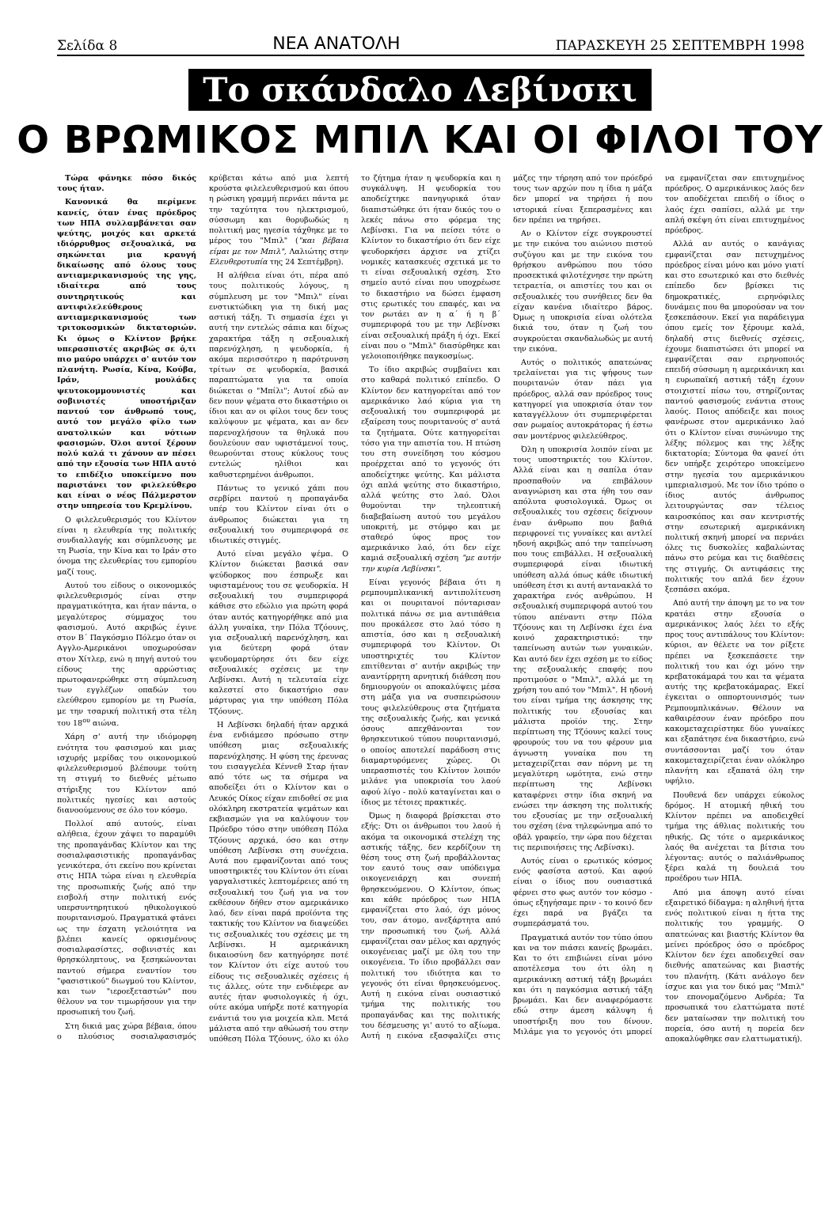Σελίδα 8 ΝΕΑ ΑΝΑΤΟΛΗ ΠΑΡΑΣΚΕΥΗ 25 ΣΕΠΤΕΜΒΡΗ 1998
Το σκάνδαλο Λεβίνσκι
Ο ΒΡΩΜΙΚΟΣ ΜΠΙΛ ΚΑΙ ΟΙ ΦΙΛΟΙ ΤΟΥ
Τώρα φάνηκε πόσο δικός τους ήταν.
Κανονικά θα περίμενε κανείς, όταν ένας πρόεδρος των ΗΠΑ συλλαμβάνεται σαν ψεύτης, μοιχός και αρκετά ιδιόρρυθμος σεξουαλικά, να σηκώνεται μια κραυγή δικαίωσης από όλους τους αντιαμερικανισμούς της γης, ιδιαίτερα από τους συντηρητικούς και αντιφιλελεύθερους αντιαμερικανισμούς των τριτοκοσμικών δικτατοριών. Κι όμως ο Κλίντον βρήκε υπερασπιστές ακριβώς σε ό,τι πιο μαύρο υπάρχει σ' αυτόν τον πλανήτη. Ρωσία, Κίνα, Κούβα, Ιράν, μουλάδες ψευτοκομμουνιστές και σοβινιστές υποστήριξαν παντού τον άνθρωπό τους, αυτό τον μεγάλο φίλο των ανατολικών και νότιων φασισμών. Όλοι αυτοί ξέρουν πολύ καλά τι χάνουν αν πέσει από την εξουσία των ΗΠΑ αυτό το επιδέξιο υποκείμενο που παριστάνει τον φιλελεύθερο και είναι ο νέος Πάλμερστον στην υπηρεσία του Κρεμλίνου.
Ο φιλελευθερισμός του Κλίντον είναι η ελευθερία της πολιτικής συνδιαλλαγής και σύμπλευσης με τη Ρωσία, την Κίνα και το Ιράν στο όνομα της ελευθερίας του εμπορίου μαζί τους.
Αυτού του είδους ο οικονομικός φιλελευθερισμός είναι στην πραγματικότητα, και ήταν πάντα, ο μεγαλύτερος σύμμαχος του φασισμού. Αυτό ακριβώς έγινε στον Β΄ Παγκόσμιο Πόλεμο όταν οι Αγγλο-Αμερικάνοι υποχωρούσαν στον Χίτλερ, ενώ η πηγή αυτού του είδους της αρρώστιας πρωτοφανερώθηκε στη σύμπλευση των εγγλέζων οπαδών του ελεύθερου εμπορίου με τη Ρωσία, με την τσαρική πολιτική στα τέλη του 18<sup>ου</sup> αιώνα.
Χάρη σ' αυτή την ιδιόμορφη ενότητα του φασισμού και μιας ισχυρής μερίδας του οικονομικού φιλελευθερισμού βλέπουμε τούτη τη στιγμή το διεθνές μέτωπο στήριξης του Κλίντον από πολιτικές ηγεσίες και αστούς διανοούμενους σε όλο τον κόσμο.
Πολλοί από αυτούς, είναι αλήθεια, έχουν χάψει το παραμύθι της προπαγάνδας Κλίντον και της σοσιαλφασιστικής προπαγάνδας γενικότερα, ότι εκείνο που κρίνεται στις ΗΠΑ τώρα είναι η ελευθερία της προσωπικής ζωής από την εισβολή στην πολιτική ενός υπερσυντηρητικού ηθικολογικού πουριτανισμού. Πραγματικά φτάνει ως την έσχατη γελοιότητα να βλέπει κανείς ορκισμένους σοσιαλφασίστες, σοβινιστές και θρησκόληπτους, να ξεσηκώνονται παντού σήμερα εναντίον του "φασιστικού" διωγμού του Κλίντον, και των "ιεροεξεταστών" που θέλουν να τον τιμωρήσουν για την προσωπική του ζωή.
Στη δικιά μας χώρα βέβαια, όπου ο πλούσιος σοσιαλφασισμός κρύβεται κάτω από μια λεπτή κρούστα φιλελευθερισμού και όπου η ρώσικη γραμμή περνάει πάντα με την ταχύτητα του ηλεκτρισμού, σύσσωμη και θορυβωδώς η πολιτική μας ηγεσία τάχθηκε με το μέρος του "Μπιλ" ("και βέβαια είμαι με τον Μπιλ", Λαλιώτης στην Ελευθεροτυπία της 24 Σεπτέμβρη).
Η αλήθεια είναι ότι, πέρα από τους πολιτικούς λόγους, η σύμπλευση με τον "Μπιλ" είναι ενστικτώδικη για τη δική μας αστική τάξη. Τι σημασία έχει γι αυτή την εντελώς σάπια και δίχως χαρακτήρα τάξη η σεξουαλική παρενόχληση, η ψευδορκία, ή ακόμα περισσότερο η παρότρυνση τρίτων σε ψευδορκία, βασικά παραπτώματα για τα οποία διώκεται ο "Μπίλι"; Αυτοί εδώ αν δεν πουν ψέματα στο δικαστήριο οι ίδιοι και αν οι φίλοι τους δεν τους καλύψουν με ψέματα, και αν δεν παρενοχλήσουν τα θηλυκά που δουλεύουν σαν υφιστάμενοί τους, θεωρούνται στους κύκλους τους εντελώς ηλίθιοι και καθυστερημένοι άνθρωποι.
Πάντως το γενικό χάπι που σερβίρει παντού η προπαγάνδα υπέρ του Κλίντον είναι ότι ο άνθρωπος διώκεται για τη σεξουαλική του συμπεριφορά σε ιδιωτικές στιγμές.
Αυτό είναι μεγάλο ψέμα. Ο Κλίντον διώκεται βασικά σαν ψεύδορκος που έσπρωξε και υφισταμένους του σε ψευδορκία. Η σεξουαλική του συμπεριφορά κάθισε στο εδώλιο για πρώτη φορά όταν αυτός κατηγορήθηκε από μια άλλη γυναίκα, την Πόλα Τζόουνς, για σεξουαλική παρενόχληση, και για δεύτερη φορά όταν ψευδομαρτύρησε ότι δεν είχε σεξουαλικές σχέσεις με την Λεβίνσκι. Αυτή η τελευταία είχε καλεστεί στο δικαστήριο σαν μάρτυρας για την υπόθεση Πόλα Τζόουνς.
Η Λεβίνσκι δηλαδή ήταν αρχικά ένα ενδιάμεσο πρόσωπο στην υπόθεση μιας σεξουαλικής παρενόχλησης. Η φύση της έρευνας του εισαγγελέα Κέννεθ Σταρ ήταν από τότε ως τα σήμερα να αποδείξει ότι ο Κλίντον και ο Λευκός Οίκος είχαν επιδοθεί σε μια ολόκληρη εκστρατεία ψεμάτων και εκβιασμών για να καλύψουν τον Πρόεδρο τόσο στην υπόθεση Πόλα Τζόουνς αρχικά, όσο και στην υπόθεση Λεβίνσκι στη συνέχεια. Αυτά που εμφανίζονται από τους υποστηρικτές του Κλίντον ότι είναι γαργαλιστικές λεπτομέρειες από τη σεξουαλική του ζωή για να τον εκθέσουν δήθεν στον αμερικάνικο λαό, δεν είναι παρά προϊόντα της τακτικής του Κλίντον να διαψεύδει τις σεξουαλικές του σχέσεις με τη Λεβίνσκι. Η αμερικάνικη δικαιοσύνη δεν κατηγόρησε ποτέ τον Κλίντον ότι είχε αυτού του είδους τις σεξουαλικές σχέσεις ή τις άλλες, ούτε την ενδιέφερε αν αυτές ήταν φυσιολογικές ή όχι, ούτε ακόμα υπήρξε ποτέ κατηγορία ενάντιά του για μοιχεία κλπ. Μετά μάλιστα από την αθώωσή του στην υπόθεση Πόλα Τζόουνς, όλο κι όλο το ζήτημα ήταν η ψευδορκία και η συγκάλυψη. Η ψευδορκία του αποδείχτηκε πανηγυρικά όταν διαπιστώθηκε ότι ήταν δικός του ο λεκές πάνω στο φόρεμα της Λεβίνσκι. Για να πείσει τότε ο Κλίντον το δικαστήριο ότι δεν είχε ψευδορκήσει άρχισε να χτίζει νομικές κατασκευές σχετικά με το τι είναι σεξουαλική σχέση. Στο σημείο αυτό είναι που υποχρέωσε το δικαστήριο να δώσει έμφαση στις ερωτικές του επαφές, και να τον ρωτάει αν η α΄ ή η β΄ συμπεριφορά του με την Λεβίνσκι είναι σεξουαλική πράξη ή όχι. Εκεί είναι που ο "Μπιλ" διασύρθηκε και γελοιοποιήθηκε παγκοσμίως.
Το ίδιο ακριβώς συμβαίνει και στο καθαρά πολιτικό επίπεδο. Ο Κλίντον δεν κατηγορείται από τον αμερικάνικο λαό κύρια για τη σεξουαλική του συμπεριφορά με εξαίρεση τους πουριτανούς σ' αυτά τα ζητήματα. Ούτε κατηγορείται τόσο για την απιστία του. Η πτώση του στη συνείδηση του κόσμου προέρχεται από το γεγονός ότι αποδείχτηκε ψεύτης. Και μάλιστα όχι απλά ψεύτης στο δικαστήριο, αλλά ψεύτης στο λαό. Όλοι θυμούνται την τηλεοπτική διαβεβαίωση αυτού του μεγάλου υποκριτή, με στόμφο και με σταθερό ύφος προς τον αμερικάνικο λαό, ότι δεν είχε καμιά σεξουαλική σχέση "με αυτήν την κυρία Λεβίνσκι".
Είναι γεγονός βέβαια ότι η ρεμπουμπλικανική αντιπολίτευση και οι πουριτανοί πόνταρισαν πολιτικά πάνω σε μια αντιπάθεια που προκάλεσε στο λαό τόσο η απιστία, όσο και η σεξουαλική συμπεριφορά του Κλίντον. Οι υποστηριχτές του Κλίντον επιτίθενται σ' αυτήν ακριβώς την αναντίρρητη αρνητική διάθεση που δημιουργούν οι αποκαλύψεις μέσα στη μάζα για να συσπειρώσουν τους φιλελεύθερους στα ζητήματα της σεξουαλικής ζωής, και γενικά όσους απεχθάνονται τον θρησκευτικού τύπου πουριτανισμό, ο οποίος αποτελεί παράδοση στις διαμαρτυρόμενες χώρες. Οι υπερασπιστές του Κλίντον λοιπόν μιλάνε για υποκρισία του λαού αφού λίγο - πολύ καταγίνεται και ο ίδιος με τέτοιες πρακτικές.
Όμως η διαφορά βρίσκεται στο εξής: Ότι οι άνθρωποι του λαού ή ακόμα τα οικονομικά στελέχη της αστικής τάξης, δεν κερδίζουν τη θέση τους στη ζωή προβάλλοντας τον εαυτό τους σαν υπόδειγμα οικογενειάρχη και συνεπή θρησκευόμενου. Ο Κλίντον, όπως και κάθε πρόεδρος των ΗΠΑ εμφανίζεται στο λαό, όχι μόνος του, σαν άτομο, ανεξάρτητα από την προσωπική του ζωή. Αλλά εμφανίζεται σαν μέλος και αρχηγός οικογένειας μαζί με όλη του την οικογένεια. Το ίδιο προβάλλει σαν πολιτική του ιδιότητα και το γεγονός ότι είναι θρησκευόμενος. Αυτή η εικόνα είναι ουσιαστικό τμήμα της πολιτικής του προπαγάνδας και της πολιτικής του δέσμευσης γι' αυτό το αξίωμα. Αυτή η εικόνα εξασφαλίζει στις μάζες την τήρηση από τον πρόεδρό τους των αρχών που η ίδια η μάζα δεν μπορεί να τηρήσει ή που ιστορικά είναι ξεπερασμένες και δεν πρέπει να τηρήσει.
Αν ο Κλίντον είχε συγκρουστεί με την εικόνα του αιώνιου πιστού συζύγου και με την εικόνα του θρήσκου ανθρώπου που τόσο προσεκτικά φιλοτέχνησε την πρώτη τετραετία, οι απιστίες του και οι σεξουαλικές του συνήθειες δεν θα είχαν κανένα ιδιαίτερο βάρος. Όμως η υποκρισία είναι ολότελα δικιά του, όταν η ζωή του συγκρούεται σκανδαλωδώς με αυτή την εικόνα.
Αυτός ο πολιτικός απατεώνας τρελαίνεται για τις ψήφους των πουριτανών όταν πάει για πρόεδρος, αλλά σαν πρόεδρος τους κατηγορεί για υποκρισία όταν τον καταγγέλλουν ότι συμπεριφέρεται σαν ρωμαίος αυτοκράτορας ή έστω σαν μοντέρνος φιλελεύθερος.
Όλη η υποκρισία λοιπόν είναι με τους υποστηρικτές του Κλίντον. Αλλά είναι και η σαπίλα όταν προσπαθούν να επιβάλουν αναγνώριση και στα ήθη του σαν απόλυτα φυσιολογικά. Όμως οι σεξουαλικές του σχέσεις δείχνουν έναν άνθρωπο που βαθιά περιφρονεί τις γυναίκες και αντλεί ηδονή ακριβώς από την ταπείνωση που τους επιβάλλει. Η σεξουαλική συμπεριφορά είναι ιδιωτική υπόθεση αλλά όπως κάθε ιδιωτική υπόθεση έτσι κι αυτή αντανακλά το χαρακτήρα ενός ανθρώπου. Η σεξουαλική συμπεριφορά αυτού του τύπου απέναντι στην Πόλα Τζόουνς και τη Λεβίνσκι έχει ένα κοινό χαρακτηριστικό: την ταπείνωση αυτών των γυναικών. Και αυτό δεν έχει σχέση με το είδος της σεξουαλικής επαφής που προτιμούσε ο "Μπιλ", αλλά με τη χρήση του από τον "Μπιλ". Η ηδονή του είναι τμήμα της άσκησης της πολιτικής του εξουσίας και μάλιστα προϊόν της. Στην περίπτωση της Τζόουνς καλεί τους φρουρούς του να του φέρουν μια άγνωστη γυναίκα που τη μεταχειρίζεται σαν πόρνη με τη μεγαλύτερη ωμότητα, ενώ στην περίπτωση της Λεβίνσκι καταφέρνει στην ίδια σκηνή να ενώσει την άσκηση της πολιτικής του εξουσίας με την σεξουαλική του σχέση (ένα τηλεφώνημα από το οβάλ γραφείο, την ώρα που δέχεται τις περιποιήσεις της Λεβίνσκι).
Αυτός είναι ο ερωτικός κόσμος ενός φασίστα αστού. Και αφού είναι ο ίδιος που ουσιαστικά φέρνει στο φως αυτόν τον κόσμο - όπως εξηγήσαμε πριν - το κοινό δεν έχει παρά να βγάζει τα συμπεράσματά του.
Πραγματικά αυτόν τον τύπο όπου και να τον πιάσει κανείς βρωμάει. Και το ότι επιβιώνει είναι μόνο αποτέλεσμα του ότι όλη η αμερικάνικη αστική τάξη βρωμάει και ότι η παγκόσμια αστική τάξη βρωμάει. Και δεν αναφερόμαστε εδώ στην άμεση κάλυψη ή υποστήριξη που του δίνουν. Μιλάμε για το γεγονός ότι μπορεί να εμφανίζεται σαν επιτυχημένος πρόεδρος. Ο αμερικάνικος λαός δεν τον αποδέχεται επειδή ο ίδιος ο λαός έχει σαπίσει, αλλά με την απλή σκέψη ότι είναι επιτυχημένος πρόεδρος.
Αλλά αν αυτός ο κανάγιας εμφανίζεται σαν πετυχημένος πρόεδρος είναι μόνο και μόνο γιατί και στο εσωτερικό και στο διεθνές επίπεδο δεν βρίσκει τις δημοκρατικές, ειρηνόφιλες δυνάμεις που θα μπορούσαν να τον ξεσκεπάσουν. Εκεί για παράδειγμα όπου εμείς τον ξέρουμε καλά, δηλαδή στις διεθνείς σχέσεις, έχουμε διαπιστώσει ότι μπορεί να εμφανίζεται σαν ειρηνοποιός επειδή σύσσωμη η αμερικάνικη και η ευρωπαϊκή αστική τάξη έχουν στοιχιστεί πίσω του, στηρίζοντας παντού φασισμούς ενάντια στους λαούς. Ποιος απόδειξε και ποιος φανέρωσε στον αμερικάνικο λαό ότι ο Κλίντον είναι συνώνυμο της λέξης πόλεμος και της λέξης δικτατορία; Σύντομα θα φανεί ότι δεν υπήρξε χειρότερο υποκείμενο στην ηγεσία του αμερικάνικου ιμπεριαλισμού. Με τον ίδιο τρόπο ο ίδιος αυτός άνθρωπος λειτουργώντας σαν τέλειος καιροσκόπος και σαν κεντριστής στην εσωτερική αμερικάνικη πολιτική σκηνή μπορεί να περνάει όλες τις δυσκολίες καβαλώντας πάνω στο ρεύμα και τις διαθέσεις της στιγμής. Οι αντιφάσεις της πολιτικής του απλά δεν έχουν ξεσπάσει ακόμα.
Από αυτή την άποψη με το να τον κρατάει στην εξουσία ο αμερικάνικος λαός λέει το εξής προς τους αντιπάλους του Κλίντον: κύριοι, αν θέλετε να τον ρίξετε πρέπει να ξεσκεπάσετε την πολιτική του και όχι μόνο την κρεβατοκάμαρά του και τα ψέματα αυτής της κρεβατοκάμαρας. Εκεί έγκειται ο οππορτουνισμός των Ρεμπουμπλικάνων. Θέλουν να καθαιρέσουν έναν πρόεδρο που κακομεταχειρίστηκε δύο γυναίκες και εξαπάτησε ένα δικαστήριο, ενώ συντάσσονται μαζί του όταν κακομεταχειρίζεται έναν ολόκληρο πλανήτη και εξαπατά όλη την υφήλιο.
Πουθενά δεν υπάρχει εύκολος δρόμος. Η ατομική ηθική του Κλίντον πρέπει να αποδειχθεί τμήμα της άθλιας πολιτικής του ηθικής. Ως τότε ο αμερικάνικος λαός θα ανέχεται τα βίτσια του λέγοντας: αυτός ο παλιάνθρωπος ξέρει καλά τη δουλειά του προέδρου των ΗΠΑ.
Από μια άποψη αυτό είναι εξαιρετικό δίδαγμα: η αληθινή ήττα ενός πολιτικού είναι η ήττα της πολιτικής του γραμμής. Ο απατεώνας και βιαστής Κλίντον θα μείνει πρόεδρος όσο ο πρόεδρος Κλίντον δεν έχει αποδειχθεί σαν διεθνής απατεώνας και βιαστής του πλανήτη. (Κάτι ανάλογο δεν ίσχυε και για τον δικό μας "Μπιλ" τον επονομαζόμενο Ανδρέα; Τα προσωπικά του ελαττώματα ποτέ δεν ματαίωσαν την πολιτική του πορεία, όσο αυτή η πορεία δεν αποκαλύφθηκε σαν ελαττωματική).